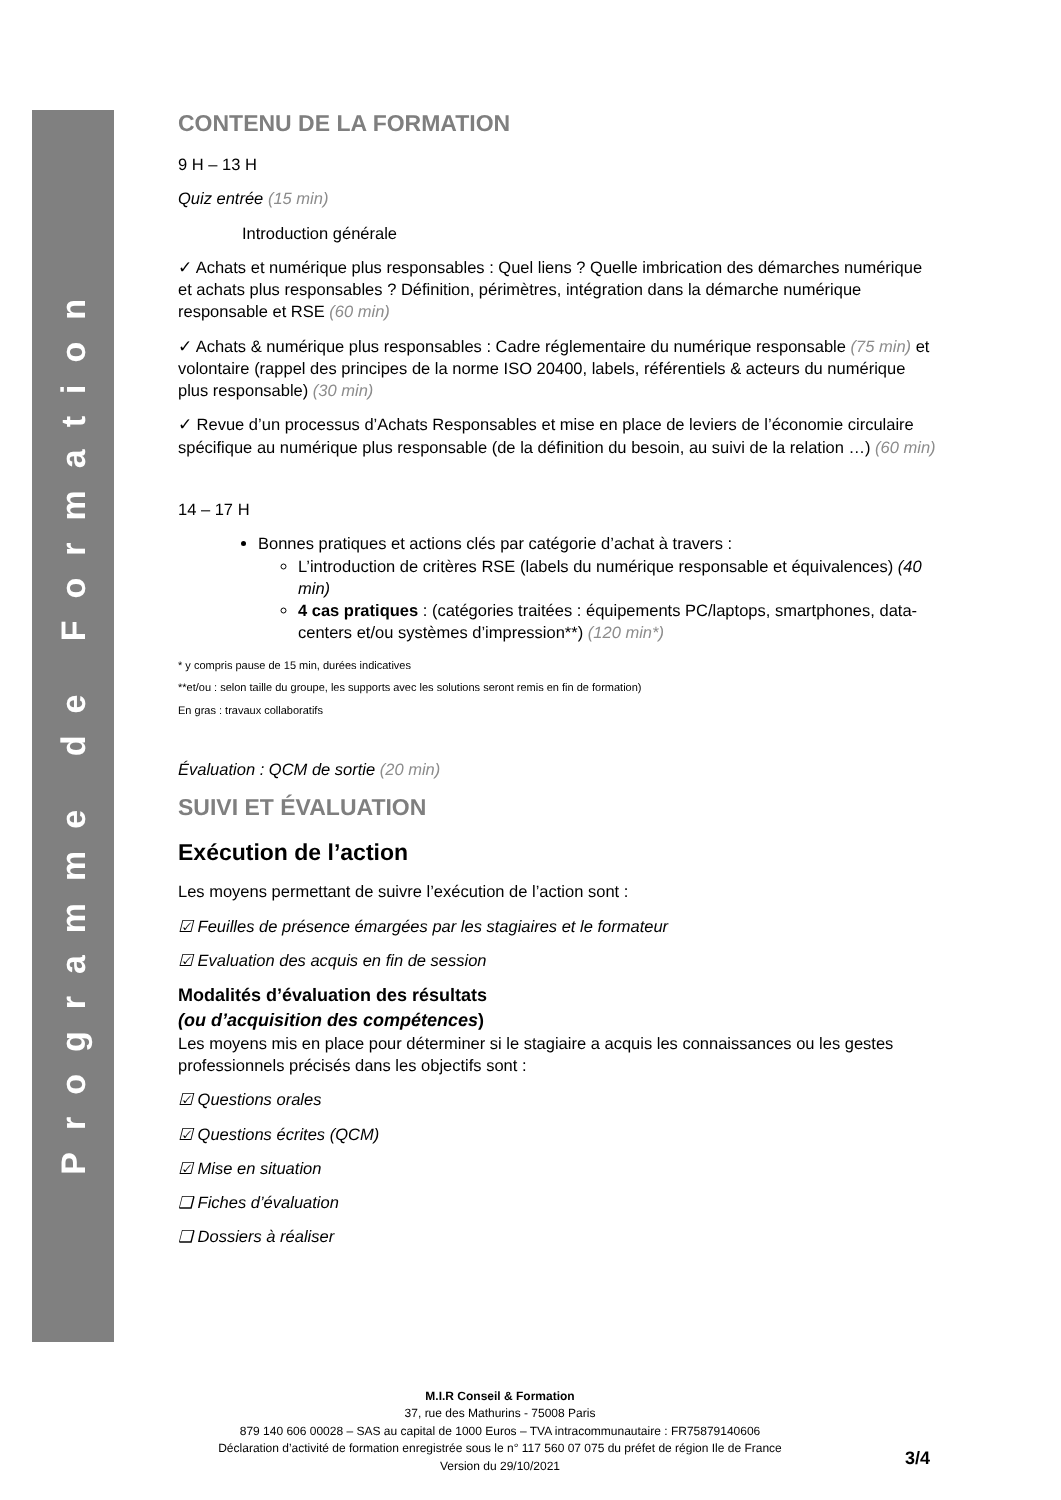Programme de Formation
CONTENU DE LA FORMATION
9 H – 13 H
Quiz entrée (15 min)
Introduction générale
✓ Achats et numérique plus responsables : Quel liens ? Quelle imbrication des démarches numérique et achats plus responsables ? Définition, périmètres, intégration dans la démarche numérique responsable et RSE (60 min)
✓ Achats & numérique plus responsables : Cadre réglementaire du numérique responsable (75 min) et volontaire (rappel des principes de la norme ISO 20400, labels, référentiels & acteurs du numérique plus responsable) (30 min)
✓ Revue d’un processus d’Achats Responsables et mise en place de leviers de l’économie circulaire spécifique au numérique plus responsable (de la définition du besoin, au suivi de la relation …) (60 min)
14 – 17 H
Bonnes pratiques et actions clés par catégorie d’achat à travers :
L’introduction de critères RSE (labels du numérique responsable et équivalences) (40 min)
4 cas pratiques : (catégories traitées : équipements PC/laptops, smartphones, data-centers et/ou systèmes d’impression**) (120 min*)
* y compris pause de 15 min, durées indicatives
**et/ou : selon taille du groupe, les supports avec les solutions seront remis en fin de formation)
En gras : travaux collaboratifs
Évaluation : QCM de sortie (20 min)
SUIVI ET ÉVALUATION
Exécution de l’action
Les moyens permettant de suivre l’exécution de l’action sont :
☑ Feuilles de présence émargées par les stagiaires et le formateur
☑ Evaluation des acquis en fin de session
Modalités d’évaluation des résultats
(ou d’acquisition des compétences)
Les moyens mis en place pour déterminer si le stagiaire a acquis les connaissances ou les gestes professionnels précisés dans les objectifs sont :
☑ Questions orales
☑ Questions écrites (QCM)
☑ Mise en situation
❑ Fiches d’évaluation
❑ Dossiers à réaliser
M.I.R Conseil & Formation
37, rue des Mathurins - 75008 Paris
879 140 606 00028 – SAS au capital de 1000 Euros – TVA intracommunautaire : FR75879140606
Déclaration d’activité de formation enregistrée sous le n° 117 560 07 075 du préfet de région Ile de France
Version du 29/10/2021
3/4